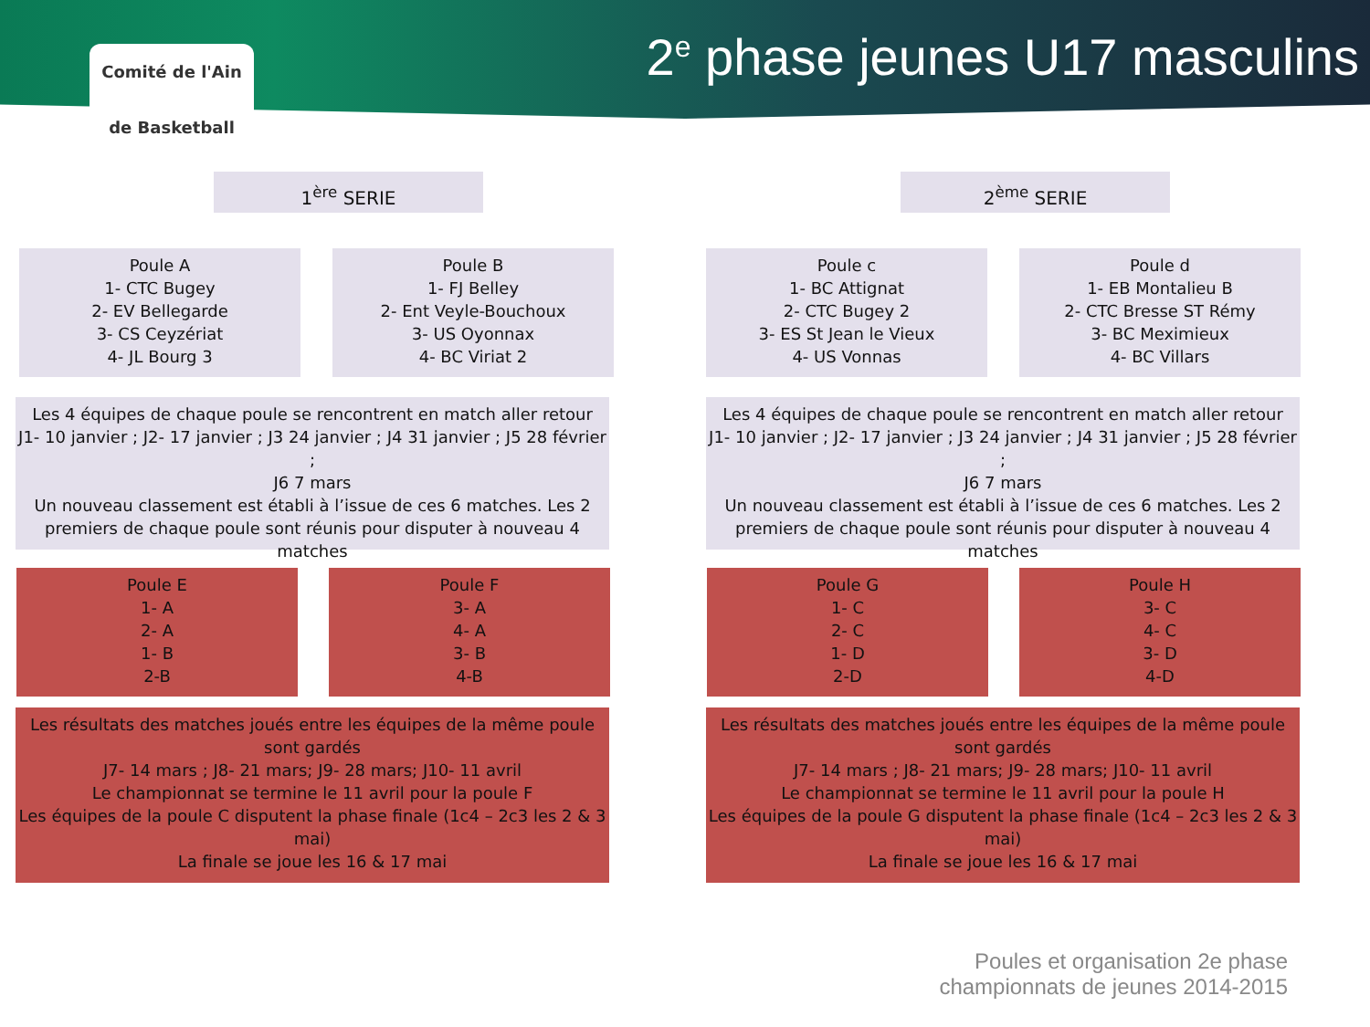Comité de l'Ain
de Basketball
2<sup>e</sup> phase jeunes U17 masculins
1<sup>ère</sup> SERIE 2<sup>ème</sup> SERIE
Poule A
1- CTC Bugey
2- EV Bellegarde
3- CS Ceyzériat
4- JL Bourg 3
Poule B
1- FJ Belley
2- Ent Veyle-Bouchoux
3- US Oyonnax
4- BC Viriat 2
Poule c
1- BC Attignat
2- CTC Bugey 2
3- ES St Jean le Vieux
4- US Vonnas
Poule d
1- EB Montalieu B
2- CTC Bresse ST Rémy
3- BC Meximieux
4- BC Villars
Les 4 équipes de chaque poule se rencontrent en match aller retour
J1- 10 janvier ; J2- 17 janvier ; J3 24 janvier ; J4 31 janvier ; J5 28 février ;
J6 7 mars
Un nouveau classement est établi à l’issue de ces 6 matches. Les 2 premiers de chaque poule sont réunis pour disputer à nouveau 4 matches
Les 4 équipes de chaque poule se rencontrent en match aller retour
J1- 10 janvier ; J2- 17 janvier ; J3 24 janvier ; J4 31 janvier ; J5 28 février ;
J6 7 mars
Un nouveau classement est établi à l’issue de ces 6 matches. Les 2 premiers de chaque poule sont réunis pour disputer à nouveau 4 matches
Poule E
1- A
2- A
1- B
2-B
Poule F
3- A
4- A
3- B
4-B
Poule G
1- C
2- C
1- D
2-D
Poule H
3- C
4- C
3- D
4-D
Les résultats des matches joués entre les équipes de la même poule sont gardés
J7- 14 mars ; J8- 21 mars; J9- 28 mars; J10- 11 avril
Le championnat se termine le 11 avril pour la poule F
Les équipes de la poule C disputent la phase finale (1c4 – 2c3 les 2 & 3 mai)
La finale se joue les 16 & 17 mai
Les résultats des matches joués entre les équipes de la même poule sont gardés
J7- 14 mars ; J8- 21 mars; J9- 28 mars; J10- 11 avril
Le championnat se termine le 11 avril pour la poule H
Les équipes de la poule G disputent la phase finale (1c4 – 2c3 les 2 & 3 mai)
La finale se joue les 16 & 17 mai
Poules et organisation 2e phase
championnats de jeunes 2014-2015